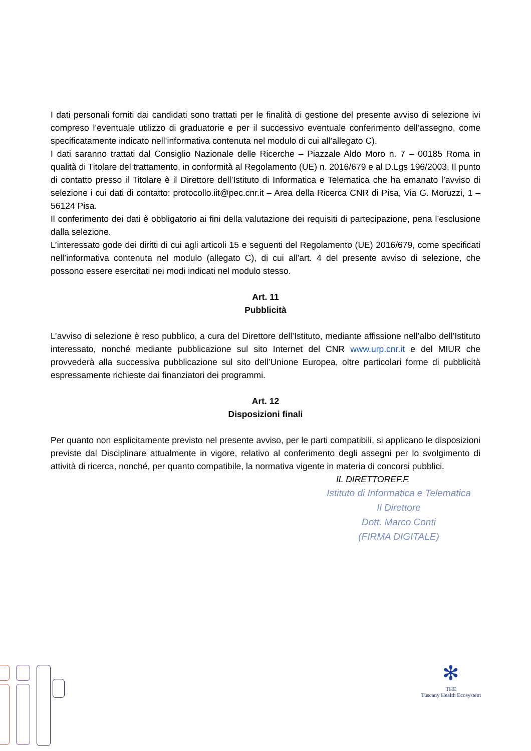I dati personali forniti dai candidati sono trattati per le finalità di gestione del presente avviso di selezione ivi compreso l’eventuale utilizzo di graduatorie e per il successivo eventuale conferimento dell’assegno, come specificatamente indicato nell’informativa contenuta nel modulo di cui all’allegato C).
I dati saranno trattati dal Consiglio Nazionale delle Ricerche – Piazzale Aldo Moro n. 7 – 00185 Roma in qualità di Titolare del trattamento, in conformità al Regolamento (UE) n. 2016/679 e al D.Lgs 196/2003. Il punto di contatto presso il Titolare è il Direttore dell’Istituto di Informatica e Telematica che ha emanato l’avviso di selezione i cui dati di contatto: protocollo.iit@pec.cnr.it – Area della Ricerca CNR di Pisa, Via G. Moruzzi, 1 – 56124 Pisa.
Il conferimento dei dati è obbligatorio ai fini della valutazione dei requisiti di partecipazione, pena l’esclusione dalla selezione.
L’interessato gode dei diritti di cui agli articoli 15 e seguenti del Regolamento (UE) 2016/679, come specificati nell’informativa contenuta nel modulo (allegato C), di cui all’art. 4 del presente avviso di selezione, che possono essere esercitati nei modi indicati nel modulo stesso.
Art. 11
Pubblicità
L’avviso di selezione è reso pubblico, a cura del Direttore dell’Istituto, mediante affissione nell’albo dell’Istituto interessato, nonché mediante pubblicazione sul sito Internet del CNR www.urp.cnr.it e del MIUR che provvederà alla successiva pubblicazione sul sito dell’Unione Europea, oltre particolari forme di pubblicità espressamente richieste dai finanziatori dei programmi.
Art. 12
Disposizioni finali
Per quanto non esplicitamente previsto nel presente avviso, per le parti compatibili, si applicano le disposizioni previste dal Disciplinare attualmente in vigore, relativo al conferimento degli assegni per lo svolgimento di attività di ricerca, nonché, per quanto compatibile, la normativa vigente in materia di concorsi pubblici.
IL DIRETTOREF.F.
Istituto di Informatica e Telematica
Il Direttore
Dott. Marco Conti
(FIRMA DIGITALE)
✻
THE
Tuscany Health Ecosystem